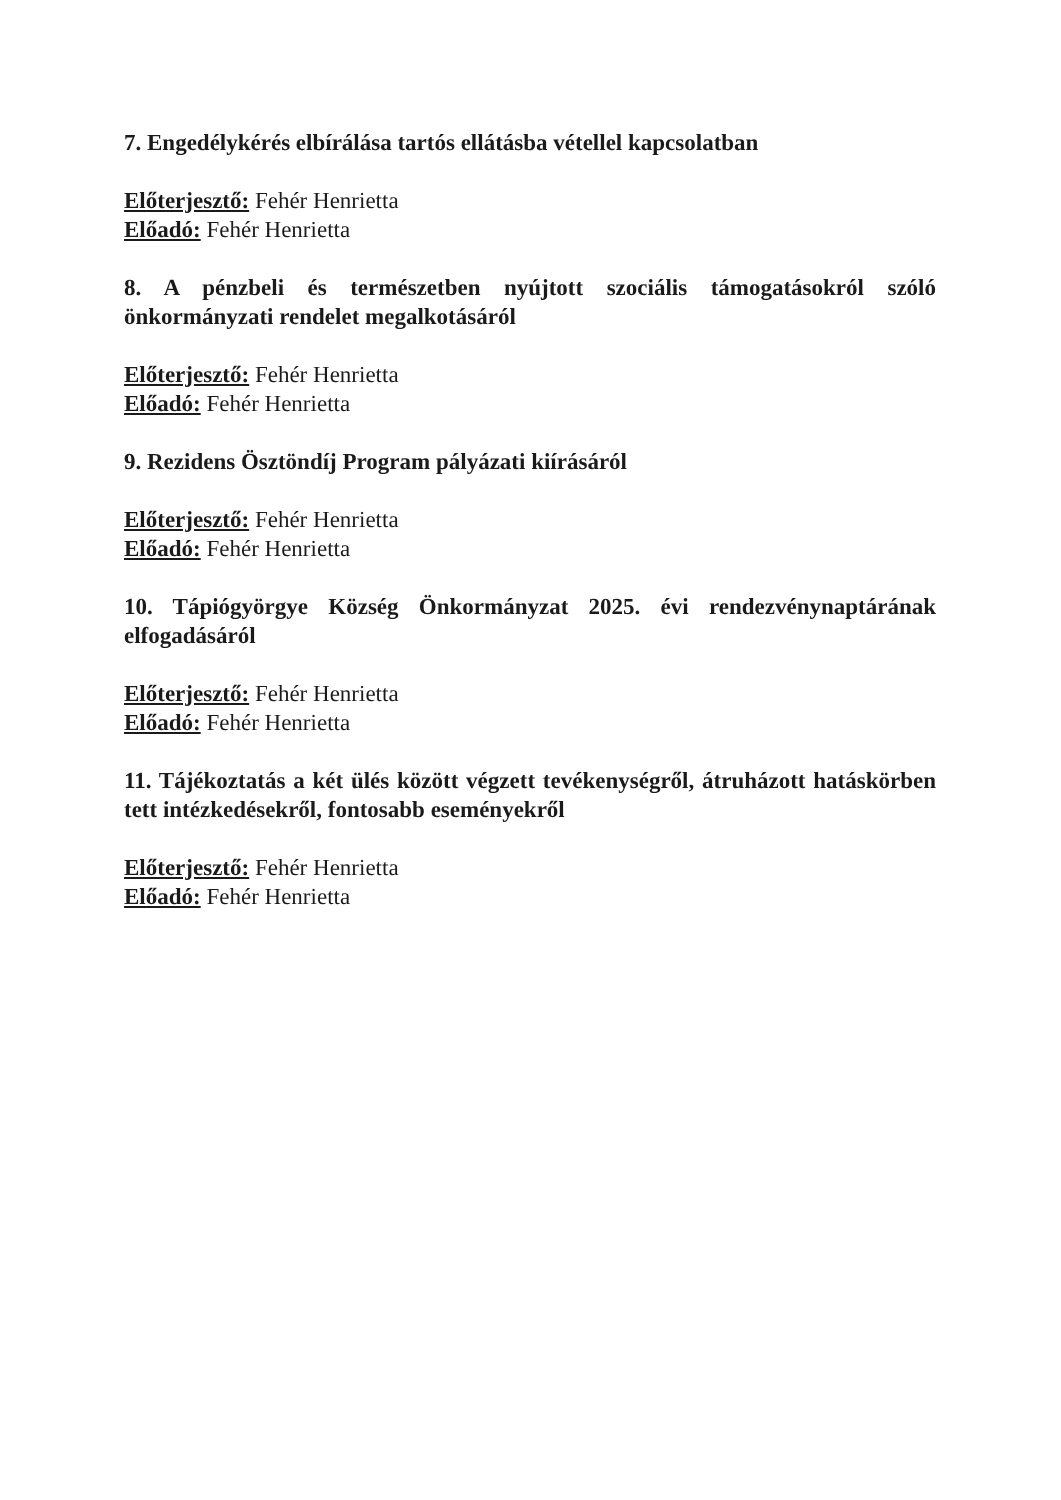7. Engedélykérés elbírálása tartós ellátásba vétellel kapcsolatban
Előterjesztő: Fehér Henrietta
Előadó: Fehér Henrietta
8. A pénzbeli és természetben nyújtott szociális támogatásokról szóló önkormányzati rendelet megalkotásáról
Előterjesztő: Fehér Henrietta
Előadó: Fehér Henrietta
9. Rezidens Ösztöndíj Program pályázati kiírásáról
Előterjesztő: Fehér Henrietta
Előadó: Fehér Henrietta
10. Tápiógyörgye Község Önkormányzat 2025. évi rendezvénynaptárának elfogadásáról
Előterjesztő: Fehér Henrietta
Előadó: Fehér Henrietta
11. Tájékoztatás a két ülés között végzett tevékenységről, átruházott hatáskörben tett intézkedésekről, fontosabb eseményekről
Előterjesztő: Fehér Henrietta
Előadó: Fehér Henrietta